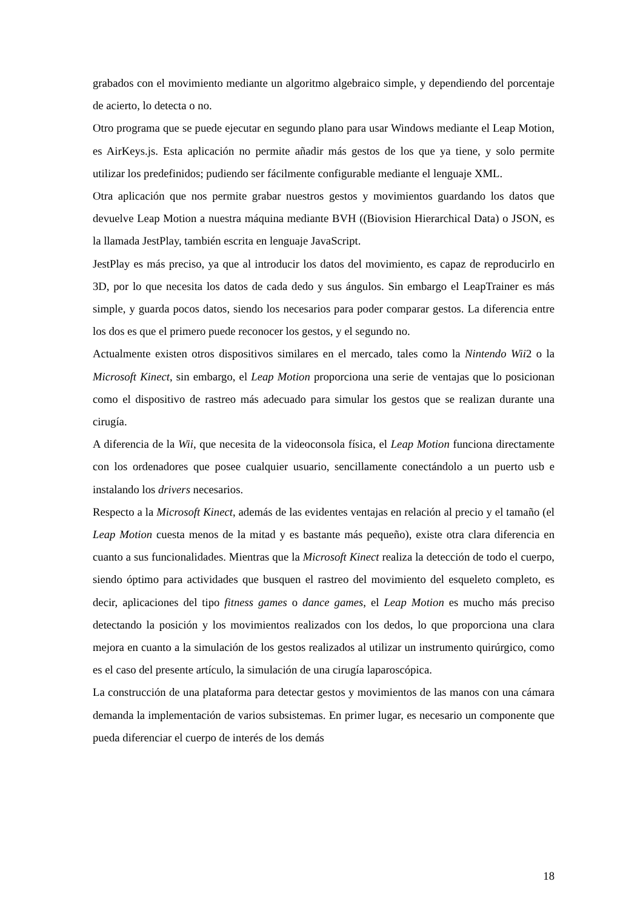grabados con el movimiento mediante un algoritmo algebraico simple, y dependiendo del porcentaje de acierto, lo detecta o no.
Otro programa que se puede ejecutar en segundo plano para usar Windows mediante el Leap Motion, es AirKeys.js. Esta aplicación no permite añadir más gestos de los que ya tiene, y solo permite utilizar los predefinidos; pudiendo ser fácilmente configurable mediante el lenguaje XML.
Otra aplicación que nos permite grabar nuestros gestos y movimientos guardando los datos que devuelve Leap Motion a nuestra máquina mediante BVH ((Biovision Hierarchical Data) o JSON, es la llamada JestPlay, también escrita en lenguaje JavaScript.
JestPlay es más preciso, ya que al introducir los datos del movimiento, es capaz de reproducirlo en 3D, por lo que necesita los datos de cada dedo y sus ángulos. Sin embargo el LeapTrainer es más simple, y guarda pocos datos, siendo los necesarios para poder comparar gestos. La diferencia entre los dos es que el primero puede reconocer los gestos, y el segundo no.
Actualmente existen otros dispositivos similares en el mercado, tales como la Nintendo Wii2 o la Microsoft Kinect, sin embargo, el Leap Motion proporciona una serie de ventajas que lo posicionan como el dispositivo de rastreo más adecuado para simular los gestos que se realizan durante una cirugía.
A diferencia de la Wii, que necesita de la videoconsola física, el Leap Motion funciona directamente con los ordenadores que posee cualquier usuario, sencillamente conectándolo a un puerto usb e instalando los drivers necesarios.
Respecto a la Microsoft Kinect, además de las evidentes ventajas en relación al precio y el tamaño (el Leap Motion cuesta menos de la mitad y es bastante más pequeño), existe otra clara diferencia en cuanto a sus funcionalidades. Mientras que la Microsoft Kinect realiza la detección de todo el cuerpo, siendo óptimo para actividades que busquen el rastreo del movimiento del esqueleto completo, es decir, aplicaciones del tipo fitness games o dance games, el Leap Motion es mucho más preciso detectando la posición y los movimientos realizados con los dedos, lo que proporciona una clara mejora en cuanto a la simulación de los gestos realizados al utilizar un instrumento quirúrgico, como es el caso del presente artículo, la simulación de una cirugía laparoscópica.
La construcción de una plataforma para detectar gestos y movimientos de las manos con una cámara demanda la implementación de varios subsistemas. En primer lugar, es necesario un componente que pueda diferenciar el cuerpo de interés de los demás
18